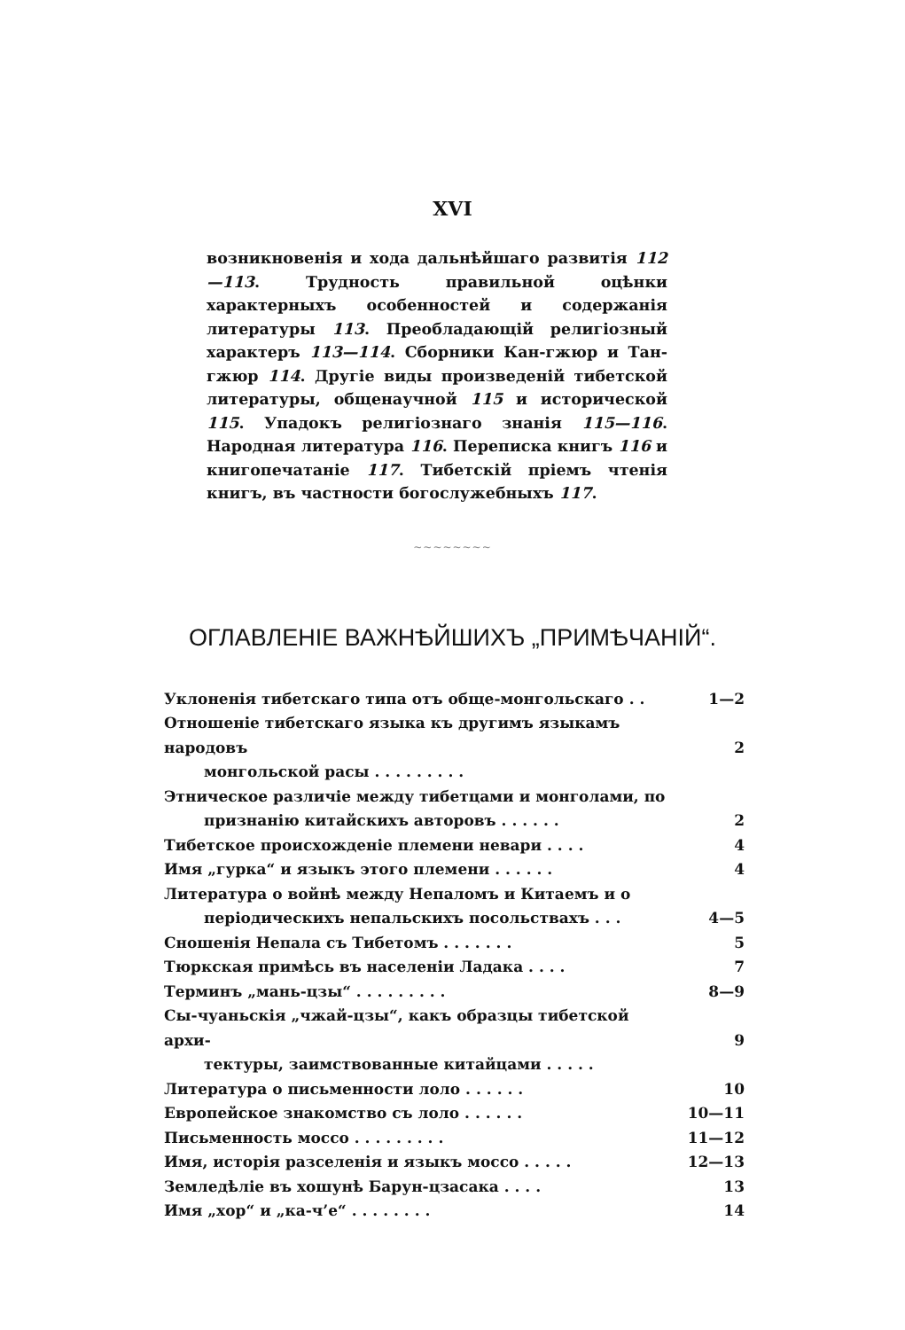XVI
возникновенія и хода дальнѣйшаго развитія 112—113. Трудность правильной оцѣнки характерныхъ особенностей и содержанія литературы 113. Преобладающій религіозный характеръ 113—114. Сборники Кан-гжюр и Тан-гжюр 114. Другіе виды произведеній тибетской литературы, общенаучной 115 и исторической 115. Упадокъ религіознаго знанія 115—116. Народная литература 116. Переписка книгъ 116 и книгопечатаніе 117. Тибетскій пріемъ чтенія книгъ, въ частности богослужебныхъ 117.
~~~~~~~~
ОГЛАВЛЕНІЕ ВАЖНѢЙШИХЪ „ПРИМѢЧАНІЙ“.
Уклоненія тибетскаго типа отъ обще-монгольскаго . . 1—2
Отношеніе тибетскаго языка къ другимъ языкамъ народовъ
монгольской расы . . . . . . . . .
2
Этническое различіе между тибетцами и монголами, по
признанію китайскихъ авторовъ . . . . . .
2
Тибетское происхожденіе племени невари . . . . 4
Имя „гурка“ и языкъ этого племени . . . . . . 4
Литература о войнѣ между Непаломъ и Китаемъ и о
періодическихъ непальскихъ посольствахъ . . .
4—5
Сношенія Непала съ Тибетомъ . . . . . . . 5
Тюркская примѣсь въ населеніи Ладака . . . . 7
Терминъ „мань-цзы“ . . . . . . . . . 8—9
Сы-чуаньскія „чжай-цзы“, какъ образцы тибетской архи-
тектуры, заимствованные китайцами . . . . .
9
Литература о письменности лоло . . . . . . 10
Европейское знакомство съ лоло . . . . . . 10—11
Письменность моссо . . . . . . . . . 11—12
Имя, исторія разселенія и языкъ моссо . . . . . 12—13
Земледѣліе въ хошунѣ Барун-цзасака . . . . 13
Имя „хор“ и „ка-ч’е“ . . . . . . . . 14